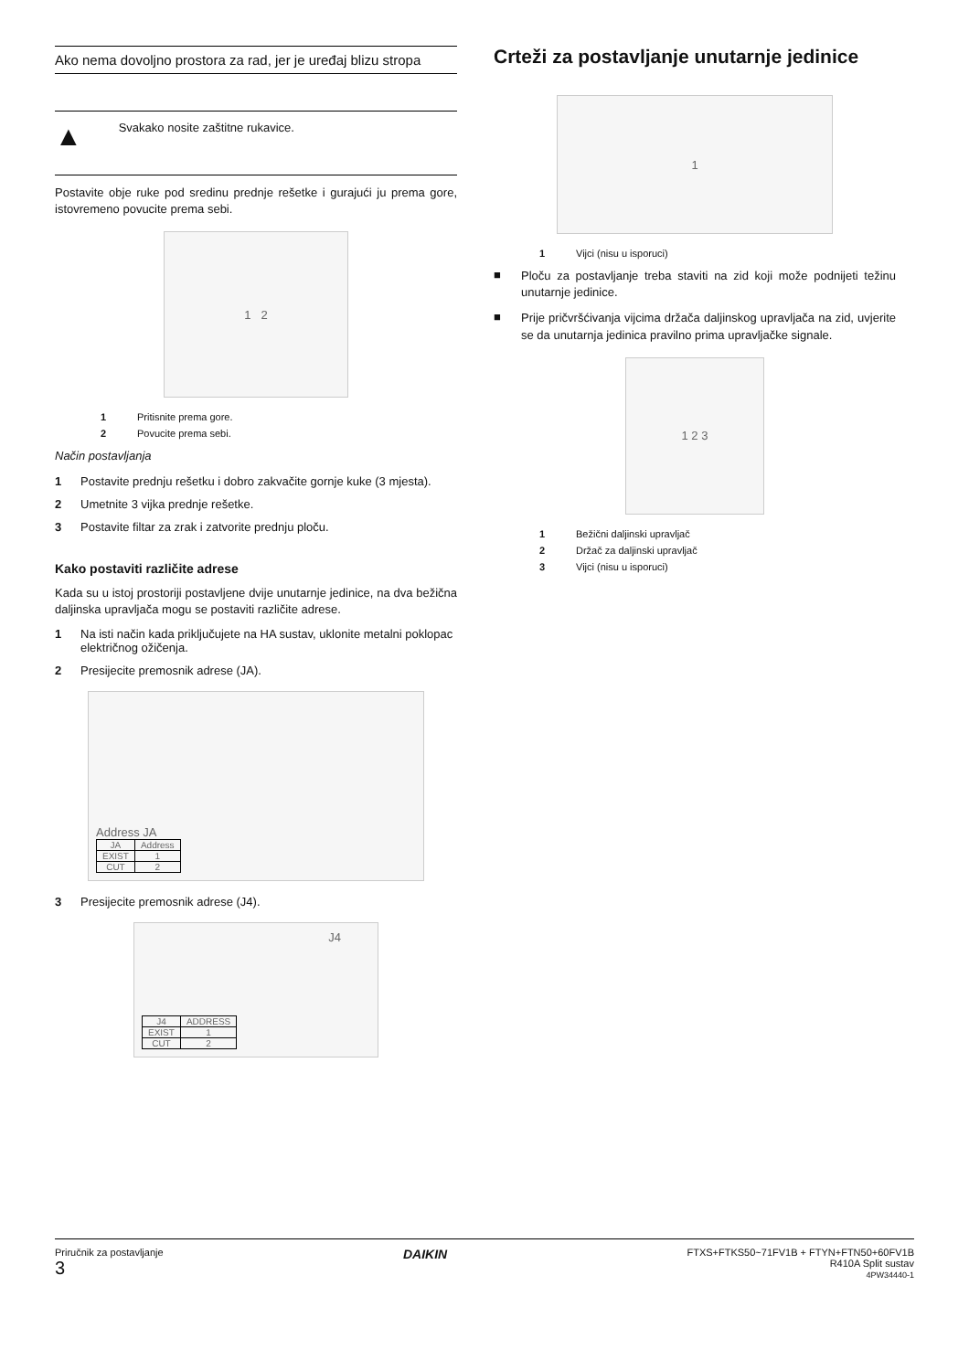Ako nema dovoljno prostora za rad, jer je uređaj blizu stropa
▲ Svakako nosite zaštitne rukavice.
Postavite obje ruke pod sredinu prednje rešetke i gurajući ju prema gore, istovremeno povucite prema sebi.
1 2
1 Pritisnite prema gore.
2 Povucite prema sebi.
Način postavljanja
1 Postavite prednju rešetku i dobro zakvačite gornje kuke (3 mjesta).
2 Umetnite 3 vijka prednje rešetke.
3 Postavite filtar za zrak i zatvorite prednju ploču.
Kako postaviti različite adrese
Kada su u istoj prostoriji postavljene dvije unutarnje jedinice, na dva bežična daljinska upravljača mogu se postaviti različite adrese.
1 Na isti način kada priključujete na HA sustav, uklonite metalni poklopac električnog ožičenja.
2 Presijecite premosnik adrese (JA).
Address JA
| JA | Address |
| --- | --- |
| EXIST | 1 |
| CUT | 2 |
3 Presijecite premosnik adrese (J4).
| J4 | ADDRESS |
| --- | --- |
| EXIST | 1 |
| CUT | 2 |
J4
Crteži za postavljanje unutarnje jedinice
1
1 Vijci (nisu u isporuci)
■
Ploču za postavljanje treba staviti na zid koji može podnijeti težinu unutarnje jedinice.
■
Prije pričvršćivanja vijcima držača daljinskog upravljača na zid, uvjerite se da unutarnja jedinica pravilno prima upravljačke signale.
1 2 3
1 Bežični daljinski upravljač
2 Držač za daljinski upravljač
3 Vijci (nisu u isporuci)
Priručnik za postavljanje
3
DAIKIN
FTXS+FTKS50~71FV1B + FTYN+FTN50+60FV1B
R410A Split sustav
4PW34440-1